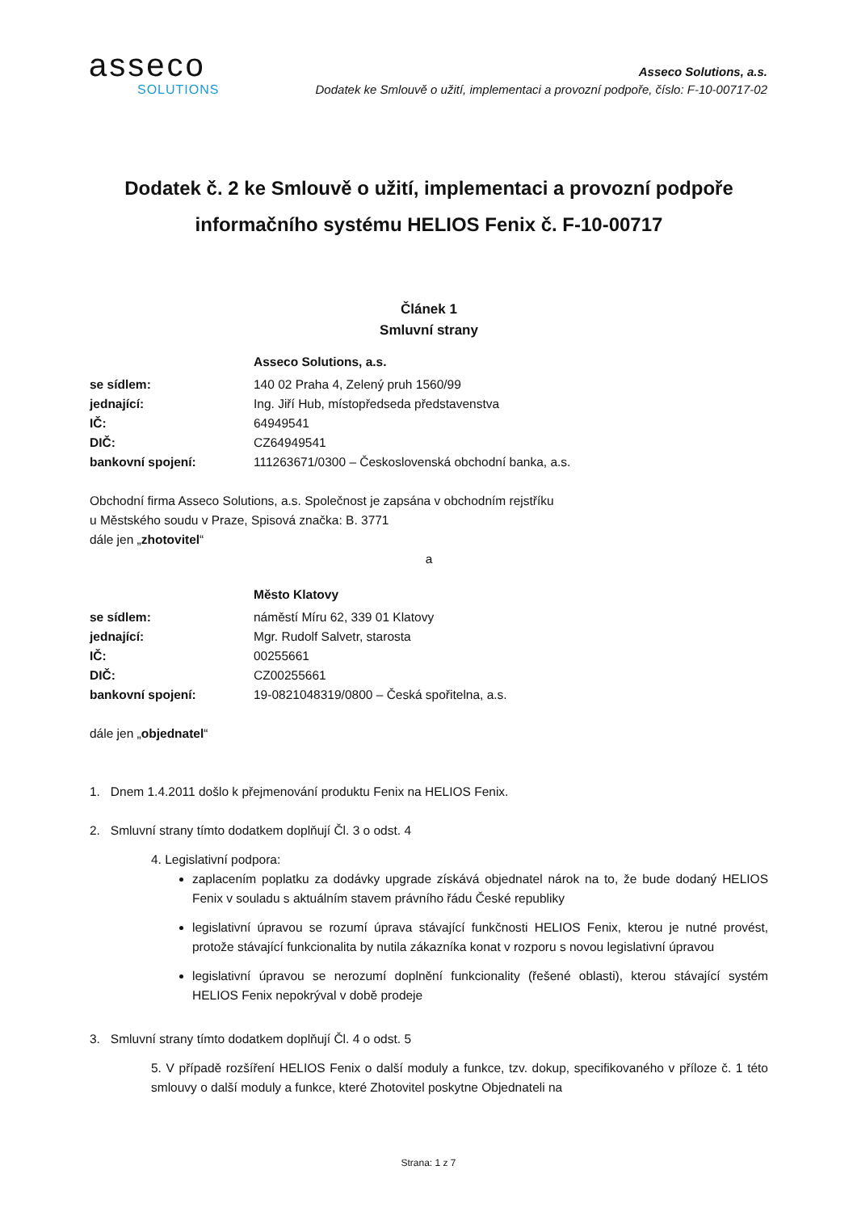asseco
SOLUTIONS
Asseco Solutions, a.s.
Dodatek ke Smlouvě o užití, implementaci a provozní podpoře, číslo: F-10-00717-02
Dodatek č. 2 ke Smlouvě o užití, implementaci a provozní podpoře informačního systému HELIOS Fenix č. F-10-00717
Článek 1
Smluvní strany
Asseco Solutions, a.s.
se sídlem: 140 02 Praha 4, Zelený pruh 1560/99
jednající: Ing. Jiří Hub, místopředseda představenstva
IČ: 64949541
DIČ: CZ64949541
bankovní spojení: 111263671/0300 – Československá obchodní banka, a.s.
Obchodní firma Asseco Solutions, a.s. Společnost je zapsána v obchodním rejstříku
u Městského soudu v Praze, Spisová značka: B. 3771
dále jen „zhotovitel“
a
Město Klatovy
se sídlem: náměstí Míru 62, 339 01 Klatovy
jednající: Mgr. Rudolf Salvetr, starosta
IČ: 00255661
DIČ: CZ00255661
bankovní spojení: 19-0821048319/0800 – Česká spořitelna, a.s.
dále jen „objednatel“
1. Dnem 1.4.2011 došlo k přejmenování produktu Fenix na HELIOS Fenix.
2. Smluvní strany tímto dodatkem doplňují Čl. 3 o odst. 4
4. Legislativní podpora:
zaplacením poplatku za dodávky upgrade získává objednatel nárok na to, že bude dodaný HELIOS Fenix v souladu s aktuálním stavem právního řádu České republiky
legislativní úpravou se rozumí úprava stávající funkčnosti HELIOS Fenix, kterou je nutné provést, protože stávající funkcionalita by nutila zákazníka konat v rozporu s novou legislativní úpravou
legislativní úpravou se nerozumí doplnění funkcionality (řešené oblasti), kterou stávající systém HELIOS Fenix nepokrýval v době prodeje
3. Smluvní strany tímto dodatkem doplňují Čl. 4 o odst. 5
5. V případě rozšíření HELIOS Fenix o další moduly a funkce, tzv. dokup, specifikovaného v příloze č. 1 této smlouvy o další moduly a funkce, které Zhotovitel poskytne Objednateli na
Strana: 1 z 7